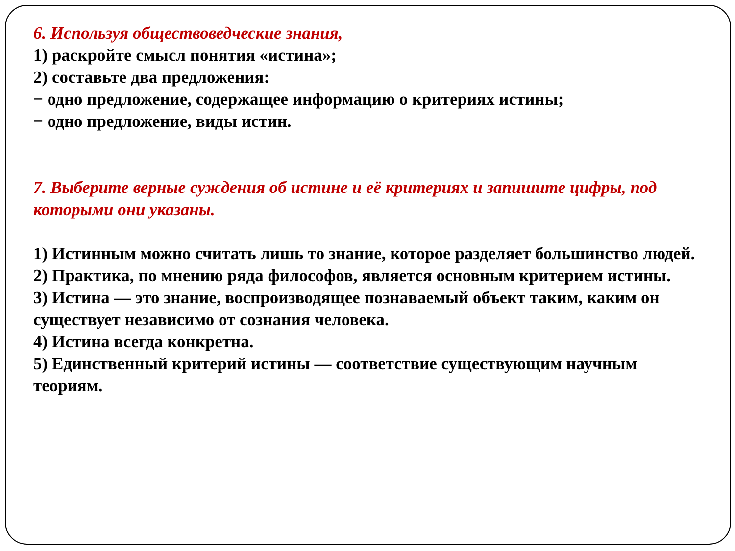6. Используя обществоведческие знания,
1) раскройте смысл понятия «истина»;
2) составьте два предложения:
− одно предложение, содержащее информацию о критериях истины;
− одно предложение, виды истин.
7. Выберите верные суждения об истине и её критериях и запишите цифры, под которыми они указаны.
1) Истинным можно считать лишь то знание, которое разделяет большинство людей.
2) Практика, по мнению ряда философов, является основным критерием истины.
3) Истина — это знание, воспроизводящее познаваемый объект таким, каким он существует независимо от сознания человека.
4) Истина всегда конкретна.
5) Единственный критерий истины — соответствие существующим научным теориям.